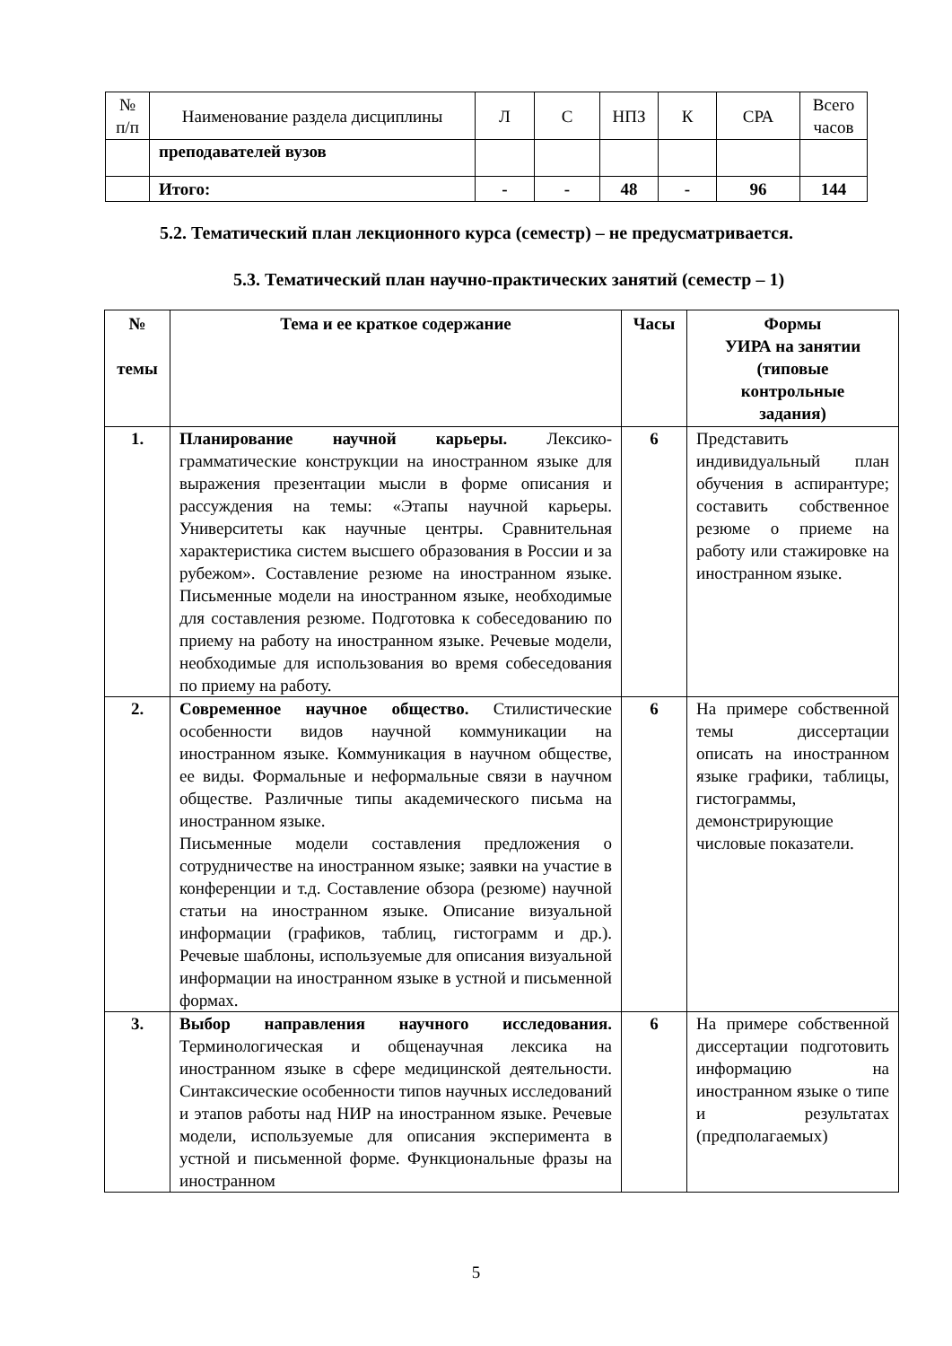| № п/п | Наименование раздела дисциплины | Л | С | НПЗ | К | СРА | Всего часов |
| --- | --- | --- | --- | --- | --- | --- | --- |
| | преподавателей вузов | | | | | | |
| | Итого: | - | - | 48 | - | 96 | 144 |
5.2. Тематический план лекционного курса (семестр) – не предусматривается.
5.3. Тематический план научно-практических занятий (семестр – 1)
| № темы | Тема и ее краткое содержание | Часы | Формы УИРА на занятии (типовые контрольные задания) |
| --- | --- | --- | --- |
| 1. | Планирование научной карьеры. Лексико-грамматические конструкции на иностранном языке для выражения презентации мысли в форме описания и рассуждения на темы: «Этапы научной карьеры. Университеты как научные центры. Сравнительная характеристика систем высшего образования в России и за рубежом». Составление резюме на иностранном языке. Письменные модели на иностранном языке, необходимые для составления резюме. Подготовка к собеседованию по приему на работу на иностранном языке. Речевые модели, необходимые для использования во время собеседования по приему на работу. | 6 | Представить индивидуальный план обучения в аспирантуре; составить собственное резюме о приеме на работу или стажировке на иностранном языке. |
| 2. | Современное научное общество. Стилистические особенности видов научной коммуникации на иностранном языке. Коммуникация в научном обществе, ее виды. Формальные и неформальные связи в научном обществе. Различные типы академического письма на иностранном языке. Письменные модели составления предложения о сотрудничестве на иностранном языке; заявки на участие в конференции и т.д. Составление обзора (резюме) научной статьи на иностранном языке. Описание визуальной информации (графиков, таблиц, гистограмм и др.). Речевые шаблоны, используемые для описания визуальной информации на иностранном языке в устной и письменной формах. | 6 | На примере собственной темы диссертации описать на иностранном языке графики, таблицы, гистограммы, демонстрирующие числовые показатели. |
| 3. | Выбор направления научного исследования. Терминологическая и общенаучная лексика на иностранном языке в сфере медицинской деятельности. Синтаксические особенности типов научных исследований и этапов работы над НИР на иностранном языке. Речевые модели, используемые для описания эксперимента в устной и письменной форме. Функциональные фразы на иностранном | 6 | На примере собственной диссертации подготовить информацию на иностранном языке о типе и результатах (предполагаемых) |
5